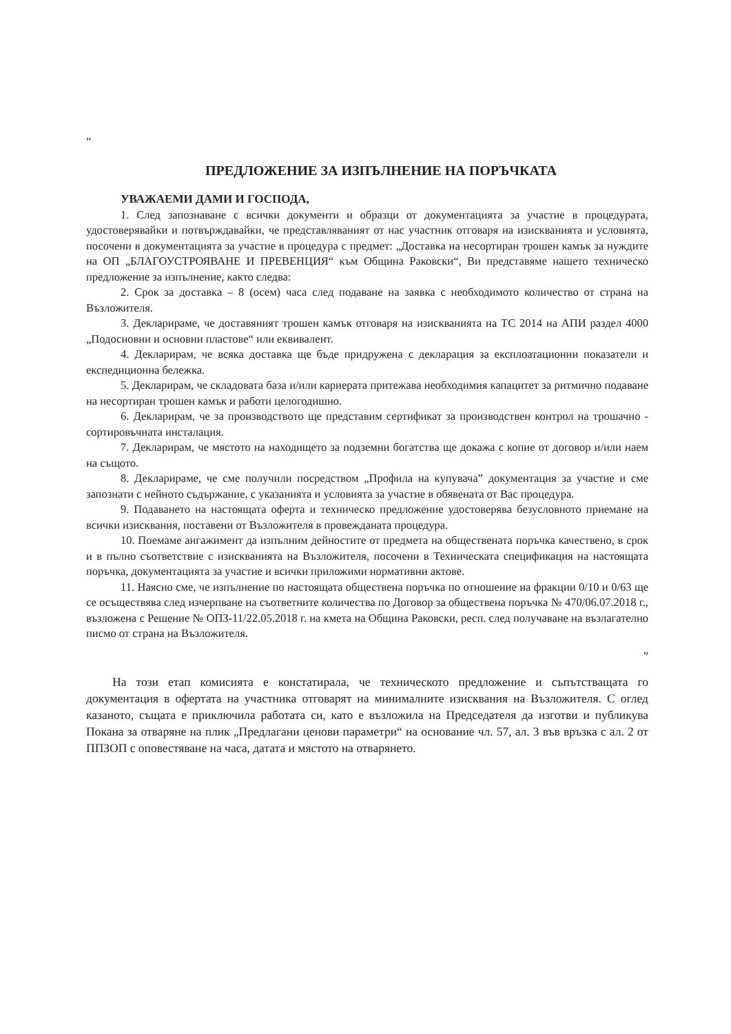”
ПРЕДЛОЖЕНИЕ ЗА ИЗПЪЛНЕНИЕ НА ПОРЪЧКАТА
УВАЖАЕМИ ДАМИ И ГОСПОДА,
1. След запознаване с всички документи и образци от документацията за участие в процедурата, удостоверявайки и потвърждавайки, че представляваният от нас участник отговаря на изискванията и условията, посочени в документацията за участие в процедура с предмет: „Доставка на несортиран трошен камък за нуждите на ОП „БЛАГОУСТРОЯВАНЕ И ПРЕВЕНЦИЯ“ към Община Раковски“, Ви представяме нашето техническо предложение за изпълнение, както следва:
2. Срок за доставка – 8 (осем) часа след подаване на заявка с необходимото количество от страна на Възложителя.
3. Декларираме, че доставяният трошен камък отговаря на изискванията на ТС 2014 на АПИ раздел 4000 „Подосновни и основни пластове“ или еквивалент.
4. Декларирам, че всяка доставка ще бъде придружена с декларация за експлоатационни показатели и експедиционна бележка.
5. Декларирам, че складовата база и/или кариерата притежава необходимия капацитет за ритмично подаване на несортиран трошен камък и работи целогодишно.
6. Декларирам, че за производството ще представим сертификат за производствен контрол на трошачно - сортировъчната инсталация.
7. Декларирам, че мястото на находището за подземни богатства ще докажа с копие от договор и/или наем на същото.
8. Декларираме, че сме получили посредством „Профила на купувача” документация за участие и сме запознати с нейното съдържание, с указанията и условията за участие в обявената от Вас процедура.
9. Подаването на настоящата оферта и техническо предложение удостоверява безусловното приемане на всички изисквания, поставени от Възложителя в провежданата процедура.
10. Поемаме ангажимент да изпълним дейностите от предмета на обществената поръчка качествено, в срок и в пълно съответствие с изискванията на Възложителя, посочени в Техническата спецификация на настоящата поръчка, документацията за участие и всички приложими нормативни актове.
11. Наясно сме, че изпълнение по настоящата обществена поръчка по отношение на фракции 0/10 и 0/63 ще се осъществява след изчерпване на съответните количества по Договор за обществена поръчка № 470/06.07.2018 г., възложена с Решение № ОПЗ-11/22.05.2018 г. на кмета на Община Раковски, респ. след получаване на възлагателно писмо от страна на Възложителя.
”
На този етап комисията е констатирала, че техническото предложение и съпътстващата го документация в офертата на участника отговарят на минималните изисквания на Възложителя. С оглед казаното, същата е приключила работата си, като е възложила на Председателя да изготви и публикува Покана за отваряне на плик „Предлагани ценови параметри“ на основание чл. 57, ал. 3 във връзка с ал. 2 от ППЗОП с оповестяване на часа, датата и мястото на отварянето.